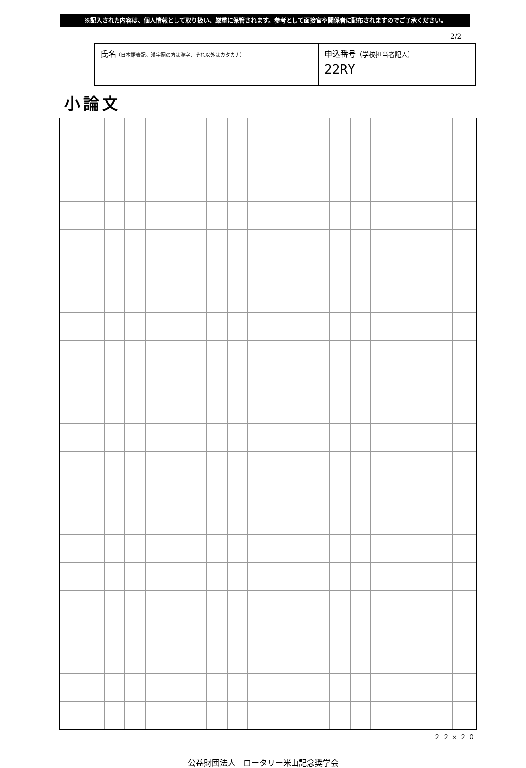※記入された内容は、個人情報として取り扱い、厳重に保管されます。参考として面接官や関係者に配布されますのでご了承ください。
2/2
| 氏名 （日本語表記。漢字圏の方は漢字、それ以外はカタカナ） | 申込番号 （学校担当者記入） 22RY |
小論文
２２×２０
公益財団法人　ロータリー米山記念奨学会